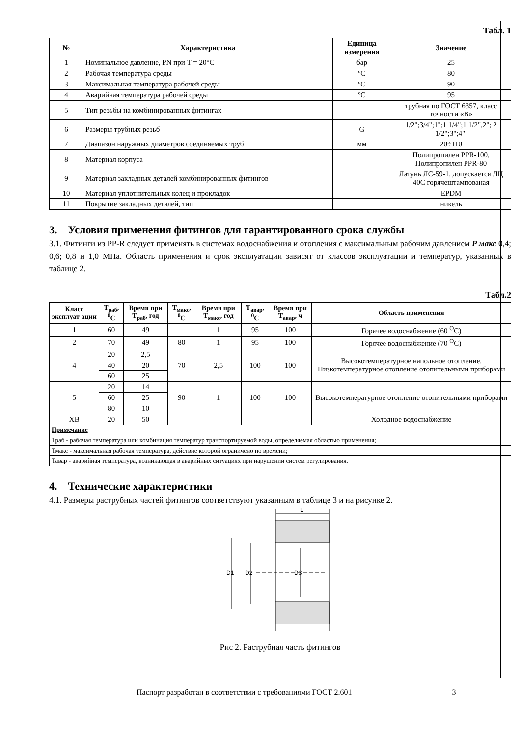Табл. 1
| № | Характеристика | Единица измерения | Значение |
| --- | --- | --- | --- |
| 1 | Номинальное давление, PN при T = 20°C | бар | 25 |
| 2 | Рабочая температура среды | ºC | 80 |
| 3 | Максимальная температура рабочей среды | ºC | 90 |
| 4 | Аварийная температура рабочей среды | ºC | 95 |
| 5 | Тип резьбы на комбинированных фитингах | | трубная по ГОСТ 6357, класс точности «В» |
| 6 | Размеры трубных резьб | G | 1/2";3/4";1";1 1/4";1 1/2",2"; 2 1/2";3";4". |
| 7 | Диапазон наружных диаметров соединяемых труб | мм | 20÷110 |
| 8 | Материал корпуса | | Полипропилен PPR-100, Полипропилен PPR-80 |
| 9 | Материал закладных деталей комбинированных фитингов | | Латунь ЛС-59-1, допускается ЛЦ 40С горячештампованая |
| 10 | Материал уплотнительных колец и прокладок | | EPDM |
| 11 | Покрытие закладных деталей, тип | | никель |
3. Условия применения фитингов для гарантированного срока службы
3.1. Фитинги из PP-R следует применять в системах водоснабжения и отопления с максимальным рабочим давлением P макс 0,4; 0,6; 0,8 и 1,0 МПа. Область применения и срок эксплуатации зависят от классов эксплуатации и температур, указанных в таблице 2.
Табл.2
| Класс эксплуат ации | T<sub>раб</sub>, <sup>0</sup>C | Время при T<sub>раб</sub>, год | T<sub>макс</sub>, <sup>0</sup>C | Время при T<sub>макс</sub>, год | T<sub>авар</sub>, <sup>0</sup>C | Время при T<sub>авар</sub>, ч | Область применения |
| --- | --- | --- | --- | --- | --- | --- | --- |
| 1 | 60 | 49 | | 1 | 95 | 100 | Горячее водоснабжение (60 <sup>O</sup>C) |
| 2 | 70 | 49 | 80 | 1 | 95 | 100 | Горячее водоснабжение (70 <sup>O</sup>C) |
| 4 | 20 | 2,5 | 70 | 2,5 | 100 | 100 | Высокотемпературное напольное отопление. Низкотемпературное отопление отопительными приборами |
| | 40 | 20 | | | | | |
| | 60 | 25 | | | | | |
| 5 | 20 | 14 | 90 | 1 | 100 | 100 | Высокотемпературное отопление отопительными приборами |
| | 60 | 25 | | | | | |
| | 80 | 10 | | | | | |
| ХВ | 20 | 50 | — | — | — | — | Холодное водоснабжение |
| Примечание | | | | | | | |
| Траб - рабочая температура или комбинация температур транспортируемой воды, определяемая областью применения; | | | | | | | |
| Тмакс - максимальная рабочая температура, действие которой ограничено по времени; | | | | | | | |
| Тавар - аварийная температура, возникающая в аварийных ситуациях при нарушении систем регулирования. | | | | | | | |
4. Технические характеристики
4.1. Размеры раструбных частей фитингов соответствуют указанным в таблице 3 и на рисунке 2.
L
D1
D2
D3
Рис 2. Раструбная часть фитингов
Паспорт разработан в соответствии с требованиями ГОСТ 2.601 3